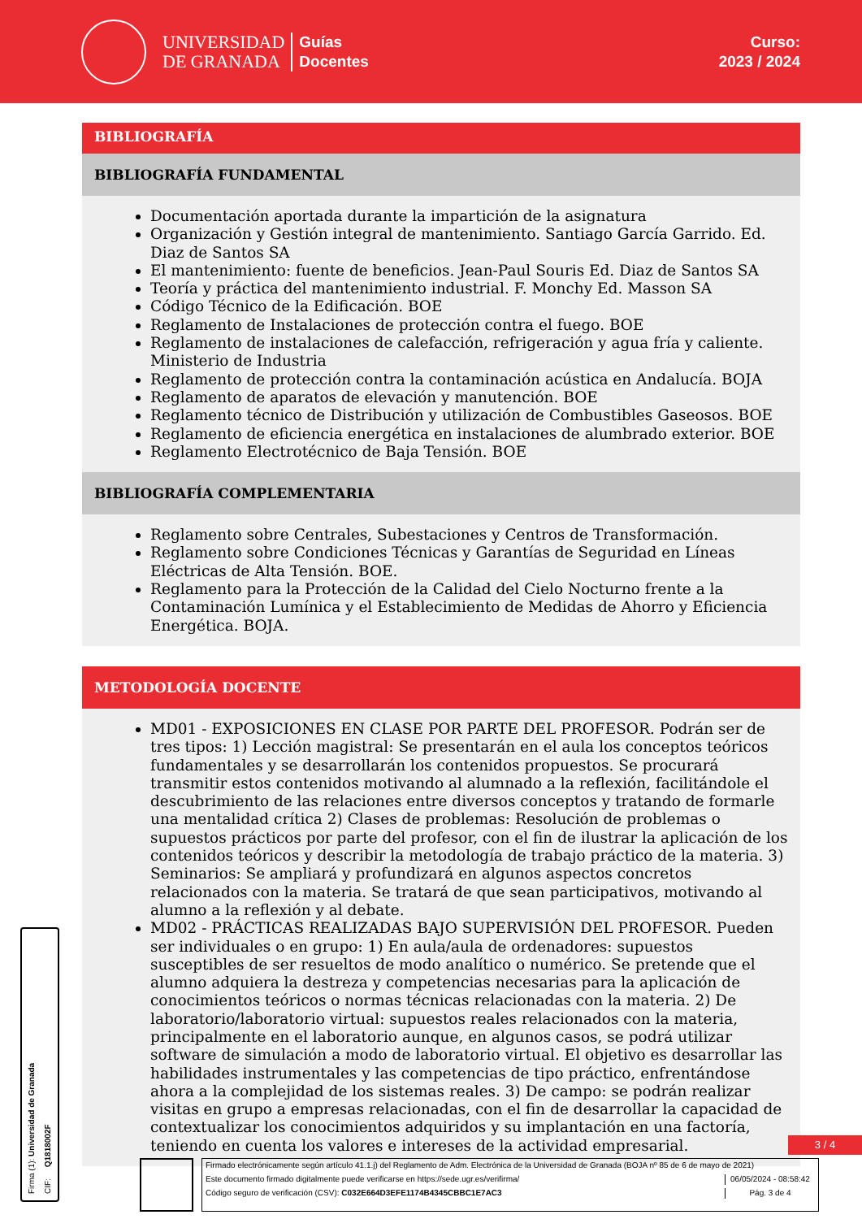UNIVERSIDAD
DE GRANADA
Guías
Docentes
Curso:
2023 / 2024
BIBLIOGRAFÍA
BIBLIOGRAFÍA FUNDAMENTAL
Documentación aportada durante la impartición de la asignatura
Organización y Gestión integral de mantenimiento. Santiago García Garrido. Ed. Diaz de Santos SA
El mantenimiento: fuente de beneficios. Jean-Paul Souris Ed. Diaz de Santos SA
Teoría y práctica del mantenimiento industrial. F. Monchy Ed. Masson SA
Código Técnico de la Edificación. BOE
Reglamento de Instalaciones de protección contra el fuego. BOE
Reglamento de instalaciones de calefacción, refrigeración y agua fría y caliente. Ministerio de Industria
Reglamento de protección contra la contaminación acústica en Andalucía. BOJA
Reglamento de aparatos de elevación y manutención. BOE
Reglamento técnico de Distribución y utilización de Combustibles Gaseosos. BOE
Reglamento de eficiencia energética en instalaciones de alumbrado exterior. BOE
Reglamento Electrotécnico de Baja Tensión. BOE
BIBLIOGRAFÍA COMPLEMENTARIA
Reglamento sobre Centrales, Subestaciones y Centros de Transformación.
Reglamento sobre Condiciones Técnicas y Garantías de Seguridad en Líneas Eléctricas de Alta Tensión. BOE.
Reglamento para la Protección de la Calidad del Cielo Nocturno frente a la Contaminación Lumínica y el Establecimiento de Medidas de Ahorro y Eficiencia Energética. BOJA.
METODOLOGÍA DOCENTE
MD01 - EXPOSICIONES EN CLASE POR PARTE DEL PROFESOR. Podrán ser de tres tipos: 1) Lección magistral: Se presentarán en el aula los conceptos teóricos fundamentales y se desarrollarán los contenidos propuestos. Se procurará transmitir estos contenidos motivando al alumnado a la reflexión, facilitándole el descubrimiento de las relaciones entre diversos conceptos y tratando de formarle una mentalidad crítica 2) Clases de problemas: Resolución de problemas o supuestos prácticos por parte del profesor, con el fin de ilustrar la aplicación de los contenidos teóricos y describir la metodología de trabajo práctico de la materia. 3) Seminarios: Se ampliará y profundizará en algunos aspectos concretos relacionados con la materia. Se tratará de que sean participativos, motivando al alumno a la reflexión y al debate.
MD02 - PRÁCTICAS REALIZADAS BAJO SUPERVISIÓN DEL PROFESOR. Pueden ser individuales o en grupo: 1) En aula/aula de ordenadores: supuestos susceptibles de ser resueltos de modo analítico o numérico. Se pretende que el alumno adquiera la destreza y competencias necesarias para la aplicación de conocimientos teóricos o normas técnicas relacionadas con la materia. 2) De laboratorio/laboratorio virtual: supuestos reales relacionados con la materia, principalmente en el laboratorio aunque, en algunos casos, se podrá utilizar software de simulación a modo de laboratorio virtual. El objetivo es desarrollar las habilidades instrumentales y las competencias de tipo práctico, enfrentándose ahora a la complejidad de los sistemas reales. 3) De campo: se podrán realizar visitas en grupo a empresas relacionadas, con el fin de desarrollar la capacidad de contextualizar los conocimientos adquiridos y su implantación en una factoría, teniendo en cuenta los valores e intereses de la actividad empresarial.
3 / 4
Firma (1): Universidad de Granada CIF: Q1818002F
Firmado electrónicamente según artículo 41.1.j) del Reglamento de Adm. Electrónica de la Universidad de Granada (BOJA nº 85 de 6 de mayo de 2021)
Este documento firmado digitalmente puede verificarse en https://sede.ugr.es/verifirma/ 06/05/2024 - 08:58:42
Código seguro de verificación (CSV): C032E664D3EFE1174B4345CBBC1E7AC3 Pág. 3 de 4